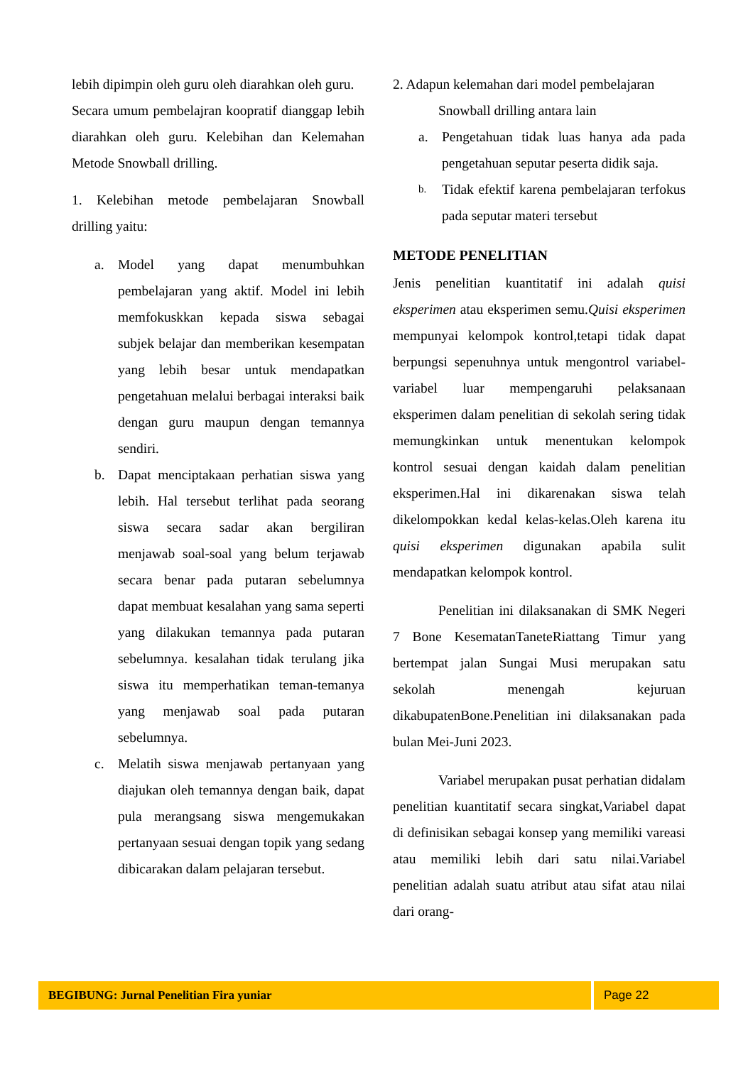lebih dipimpin oleh guru oleh diarahkan oleh guru.
Secara umum pembelajran koopratif dianggap lebih diarahkan oleh guru. Kelebihan dan Kelemahan Metode Snowball drilling.
1. Kelebihan metode pembelajaran Snowball drilling yaitu:
a. Model yang dapat menumbuhkan pembelajaran yang aktif. Model ini lebih memfokuskkan kepada siswa sebagai subjek belajar dan memberikan kesempatan yang lebih besar untuk mendapatkan pengetahuan melalui berbagai interaksi baik dengan guru maupun dengan temannya sendiri.
b. Dapat menciptakaan perhatian siswa yang lebih. Hal tersebut terlihat pada seorang siswa secara sadar akan bergiliran menjawab soal-soal yang belum terjawab secara benar pada putaran sebelumnya dapat membuat kesalahan yang sama seperti yang dilakukan temannya pada putaran sebelumnya. kesalahan tidak terulang jika siswa itu memperhatikan teman-temanya yang menjawab soal pada putaran sebelumnya.
c. Melatih siswa menjawab pertanyaan yang diajukan oleh temannya dengan baik, dapat pula merangsang siswa mengemukakan pertanyaan sesuai dengan topik yang sedang dibicarakan dalam pelajaran tersebut.
2. Adapun kelemahan dari model pembelajaran
Snowball drilling antara lain
a. Pengetahuan tidak luas hanya ada pada pengetahuan seputar peserta didik saja.
b.
Tidak efektif karena pembelajaran terfokus pada seputar materi tersebut
METODE PENELITIAN
Jenis penelitian kuantitatif ini adalah quisi eksperimen atau eksperimen semu.Quisi eksperimen mempunyai kelompok kontrol,tetapi tidak dapat berpungsi sepenuhnya untuk mengontrol variabel-variabel luar mempengaruhi pelaksanaan eksperimen dalam penelitian di sekolah sering tidak memungkinkan untuk menentukan kelompok kontrol sesuai dengan kaidah dalam penelitian eksperimen.Hal ini dikarenakan siswa telah dikelompokkan kedal kelas-kelas.Oleh karena itu quisi eksperimen digunakan apabila sulit mendapatkan kelompok kontrol.
Penelitian ini dilaksanakan di SMK Negeri 7 Bone KesematanTaneteRiattang Timur yang bertempat jalan Sungai Musi merupakan satu sekolah menengah kejuruan dikabupatenBone.Penelitian ini dilaksanakan pada bulan Mei-Juni 2023.
Variabel merupakan pusat perhatian didalam penelitian kuantitatif secara singkat,Variabel dapat di definisikan sebagai konsep yang memiliki vareasi atau memiliki lebih dari satu nilai.Variabel penelitian adalah suatu atribut atau sifat atau nilai dari orang-
BEGIBUNG: Jurnal Penelitian Fira yuniar
Page 22